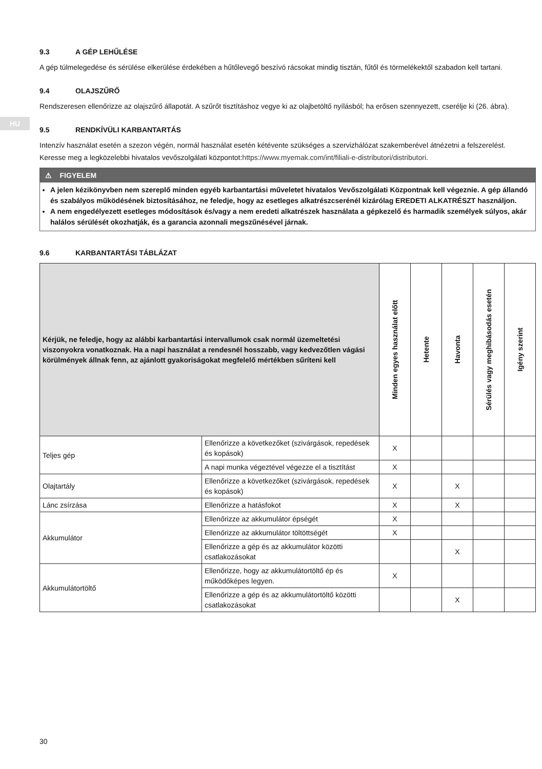HU
9.3 A GÉP LEHŰLÉSE
A gép túlmelegedése és sérülése elkerülése érdekében a hűtőlevegő beszívó rácsokat mindig tisztán, fűtől és törmelékektől szabadon kell tartani.
9.4 OLAJSZŰRŐ
Rendszeresen ellenőrizze az olajszűrő állapotát. A szűrőt tisztításhoz vegye ki az olajbetöltő nyílásból; ha erősen szennyezett, cserélje ki (26. ábra).
9.5 RENDKÍVÜLI KARBANTARTÁS
Intenzív használat esetén a szezon végén, normál használat esetén kétévente szükséges a szervizhálózat szakemberével átnézetni a felszerelést.
Keresse meg a legközelebbi hivatalos vevőszolgálati központot:https://www.myemak.com/int/filiali-e-distributori/distributori.
⚠ FIGYELEM
A jelen kézikönyvben nem szereplő minden egyéb karbantartási műveletet hivatalos Vevőszolgálati Központnak kell végeznie. A gép állandó és szabályos működésének biztosításához, ne feledje, hogy az esetleges alkatrészcserénél kizárólag EREDETI ALKATRÉSZT használjon.
A nem engedélyezett esetleges módosítások és/vagy a nem eredeti alkatrészek használata a gépkezelő és harmadik személyek súlyos, akár halálos sérülését okozhatják, és a garancia azonnali megszűnésével járnak.
9.6 KARBANTARTÁSI TÁBLÁZAT
| Kérjük, ne feledje, hogy az alábbi karbantartási intervallumok csak normál üzemeltetési viszonyokra vonatkoznak. Ha a napi használat a rendesnél hosszabb, vagy kedvezőtlen vágási körülmények állnak fenn, az ajánlott gyakoriságokat megfelelő mértékben sűríteni kell | | Minden egyes használat előtt | Hetente | Havonta | Sérülés vagy meghibásodás esetén | Igény szerint |
| --- | --- | --- | --- | --- | --- | --- |
| Teljes gép | Ellenőrizze a következőket (szivárgások, repedések és kopások) | X | | | | |
| | A napi munka végeztével végezze el a tisztítást | X | | | | |
| Olajtartály | Ellenőrizze a következőket (szivárgások, repedések és kopások) | X | | X | | |
| Lánc zsírzása | Ellenőrizze a hatásfokot | X | | X | | |
| Akkumulátor | Ellenőrizze az akkumulátor épségét | X | | | | |
| | Ellenőrizze az akkumulátor töltöttségét | X | | | | |
| | Ellenőrizze a gép és az akkumulátor közötti csatlakozásokat | | | X | | |
| Akkumulátortöltő | Ellenőrizze, hogy az akkumulátortöltő ép és működőképes legyen. | X | | | | |
| | Ellenőrizze a gép és az akkumulátortöltő közötti csatlakozásokat | | | X | | |
30